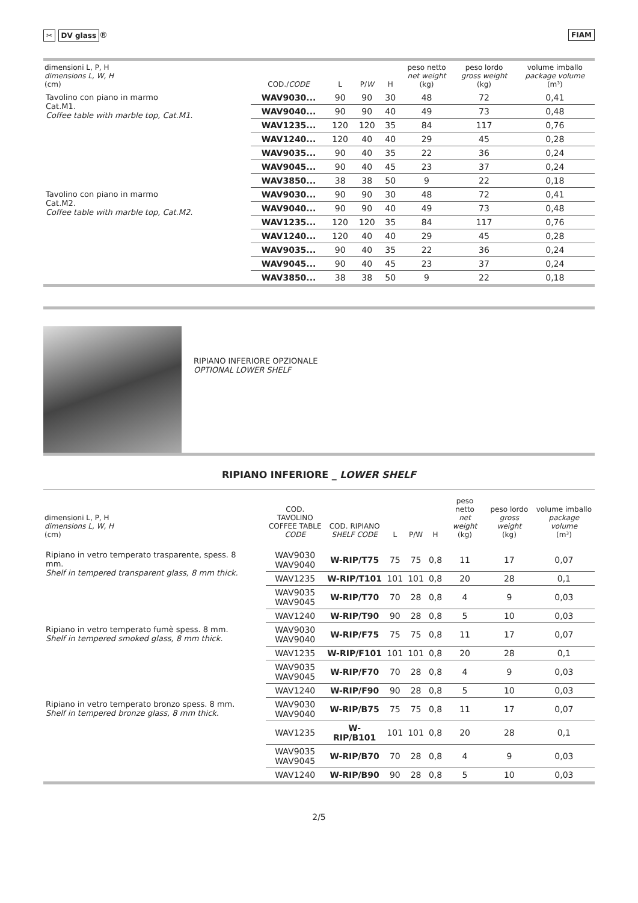✂ DV glass ® FIAM
| dimensioni L, P, H dimensions L, W, H (cm) | COD./ CODE | L | P/ W | H | peso netto net weight (kg) | peso lordo gross weight (kg) | volume imballo package volume (m³) |
| --- | --- | --- | --- | --- | --- | --- | --- |
| Tavolino con piano in marmo Cat.M1. Coffee table with marble top, Cat.M1. | WAV9030... | 90 | 90 | 30 | 48 | 72 | 0,41 |
| | WAV9040... | 90 | 90 | 40 | 49 | 73 | 0,48 |
| | WAV1235... | 120 | 120 | 35 | 84 | 117 | 0,76 |
| | WAV1240... | 120 | 40 | 40 | 29 | 45 | 0,28 |
| | WAV9035... | 90 | 40 | 35 | 22 | 36 | 0,24 |
| | WAV9045... | 90 | 40 | 45 | 23 | 37 | 0,24 |
| | WAV3850... | 38 | 38 | 50 | 9 | 22 | 0,18 |
| Tavolino con piano in marmo Cat.M2. Coffee table with marble top , Cat.M2. | WAV9030... | 90 | 90 | 30 | 48 | 72 | 0,41 |
| | WAV9040... | 90 | 90 | 40 | 49 | 73 | 0,48 |
| | WAV1235... | 120 | 120 | 35 | 84 | 117 | 0,76 |
| | WAV1240... | 120 | 40 | 40 | 29 | 45 | 0,28 |
| | WAV9035... | 90 | 40 | 35 | 22 | 36 | 0,24 |
| | WAV9045... | 90 | 40 | 45 | 23 | 37 | 0,24 |
| | WAV3850... | 38 | 38 | 50 | 9 | 22 | 0,18 |
RIPIANO INFERIORE OPZIONALE
OPTIONAL LOWER SHELF
RIPIANO INFERIORE _ LOWER SHELF
| dimensioni L, P, H dimensions L, W, H (cm) | COD. TAVOLINO COFFEE TABLE CODE | COD. RIPIANO SHELF CODE | L | P/W | H | peso netto net weight (kg) | peso lordo gross weight (kg) | volume imballo package volume (m³) |
| --- | --- | --- | --- | --- | --- | --- | --- | --- |
| Ripiano in vetro temperato trasparente , spess. 8 mm. Shelf in tempered transparent glass, 8 mm thick. | WAV9030 WAV9040 | W-RIP/T75 | 75 | 75 | 0,8 | 11 | 17 | 0,07 |
| | WAV1235 | W-RIP/T101 | 101 | 101 | 0,8 | 20 | 28 | 0,1 |
| | WAV9035 WAV9045 | W-RIP/T70 | 70 | 28 | 0,8 | 4 | 9 | 0,03 |
| | WAV1240 | W-RIP/T90 | 90 | 28 | 0,8 | 5 | 10 | 0,03 |
| Ripiano in vetro temperato fumè spess. 8 mm. Shelf in tempered smoked glass , 8 mm thick. | WAV9030 WAV9040 | W-RIP/F75 | 75 | 75 | 0,8 | 11 | 17 | 0,07 |
| | WAV1235 | W-RIP/F101 | 101 | 101 | 0,8 | 20 | 28 | 0,1 |
| | WAV9035 WAV9045 | W-RIP/F70 | 70 | 28 | 0,8 | 4 | 9 | 0,03 |
| | WAV1240 | W-RIP/F90 | 90 | 28 | 0,8 | 5 | 10 | 0,03 |
| Ripiano in vetro temperato bronzo spess. 8 mm. Shelf in tempered bronze glass, 8 mm thick. | WAV9030 WAV9040 | W-RIP/B75 | 75 | 75 | 0,8 | 11 | 17 | 0,07 |
| | WAV1235 | W-RIP/B101 | 101 | 101 | 0,8 | 20 | 28 | 0,1 |
| | WAV9035 WAV9045 | W-RIP/B70 | 70 | 28 | 0,8 | 4 | 9 | 0,03 |
| | WAV1240 | W-RIP/B90 | 90 | 28 | 0,8 | 5 | 10 | 0,03 |
2/5